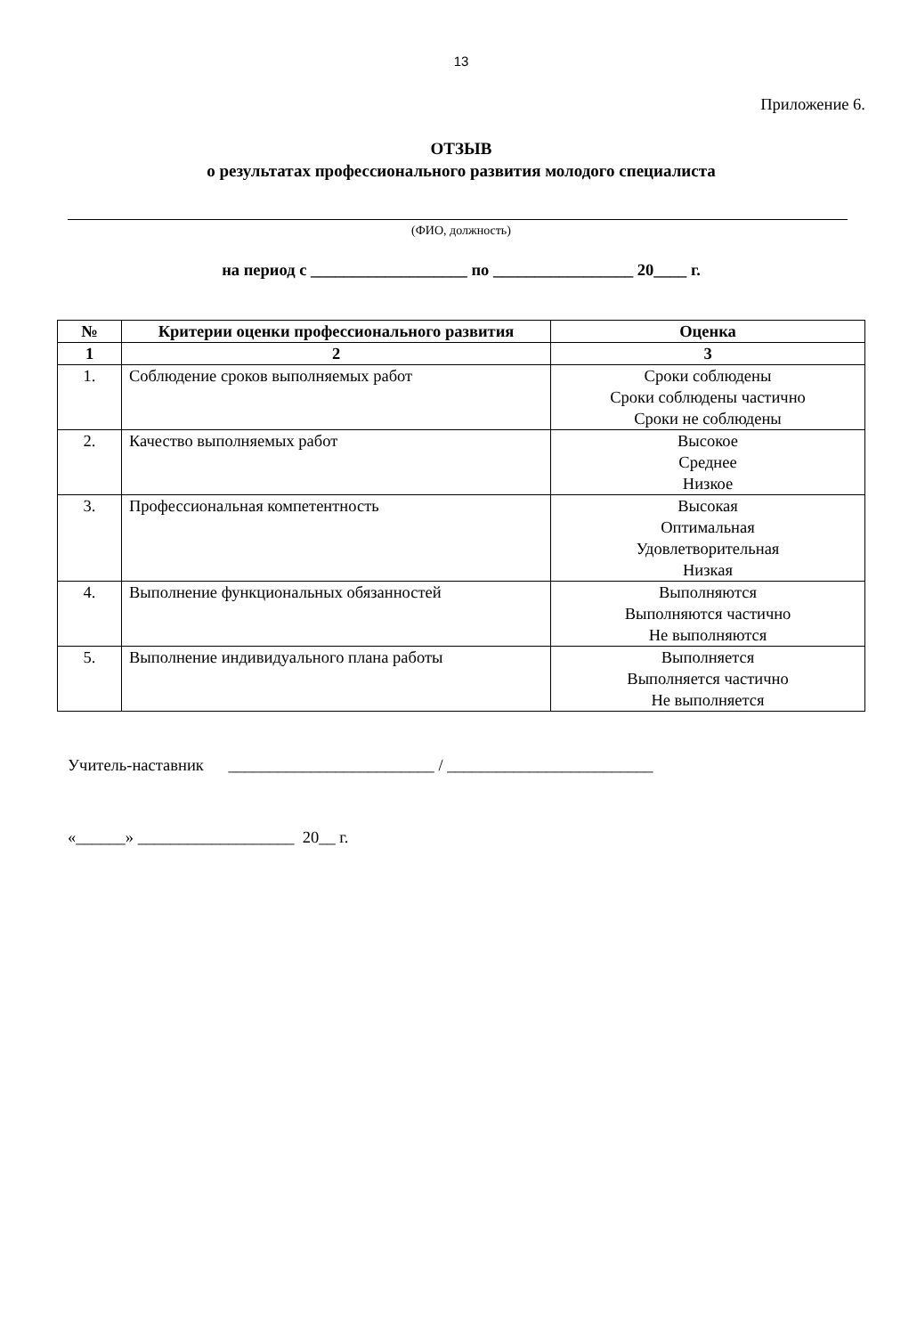13
Приложение 6.
ОТЗЫВ
о результатах профессионального развития молодого специалиста
(ФИО, должность)
на период с ___________________ по _________________ 20____ г.
| № | Критерии оценки профессионального развития | Оценка |
| --- | --- | --- |
| 1 | 2 | 3 |
| 1. | Соблюдение сроков выполняемых работ | Сроки соблюдены Сроки соблюдены частично Сроки не соблюдены |
| 2. | Качество выполняемых работ | Высокое Среднее Низкое |
| 3. | Профессиональная компетентность | Высокая Оптимальная Удовлетворительная Низкая |
| 4. | Выполнение функциональных обязанностей | Выполняются Выполняются частично Не выполняются |
| 5. | Выполнение индивидуального плана работы | Выполняется Выполняется частично Не выполняется |
Учитель-наставник _________________________ / _________________________
«______» ___________________ 20__ г.